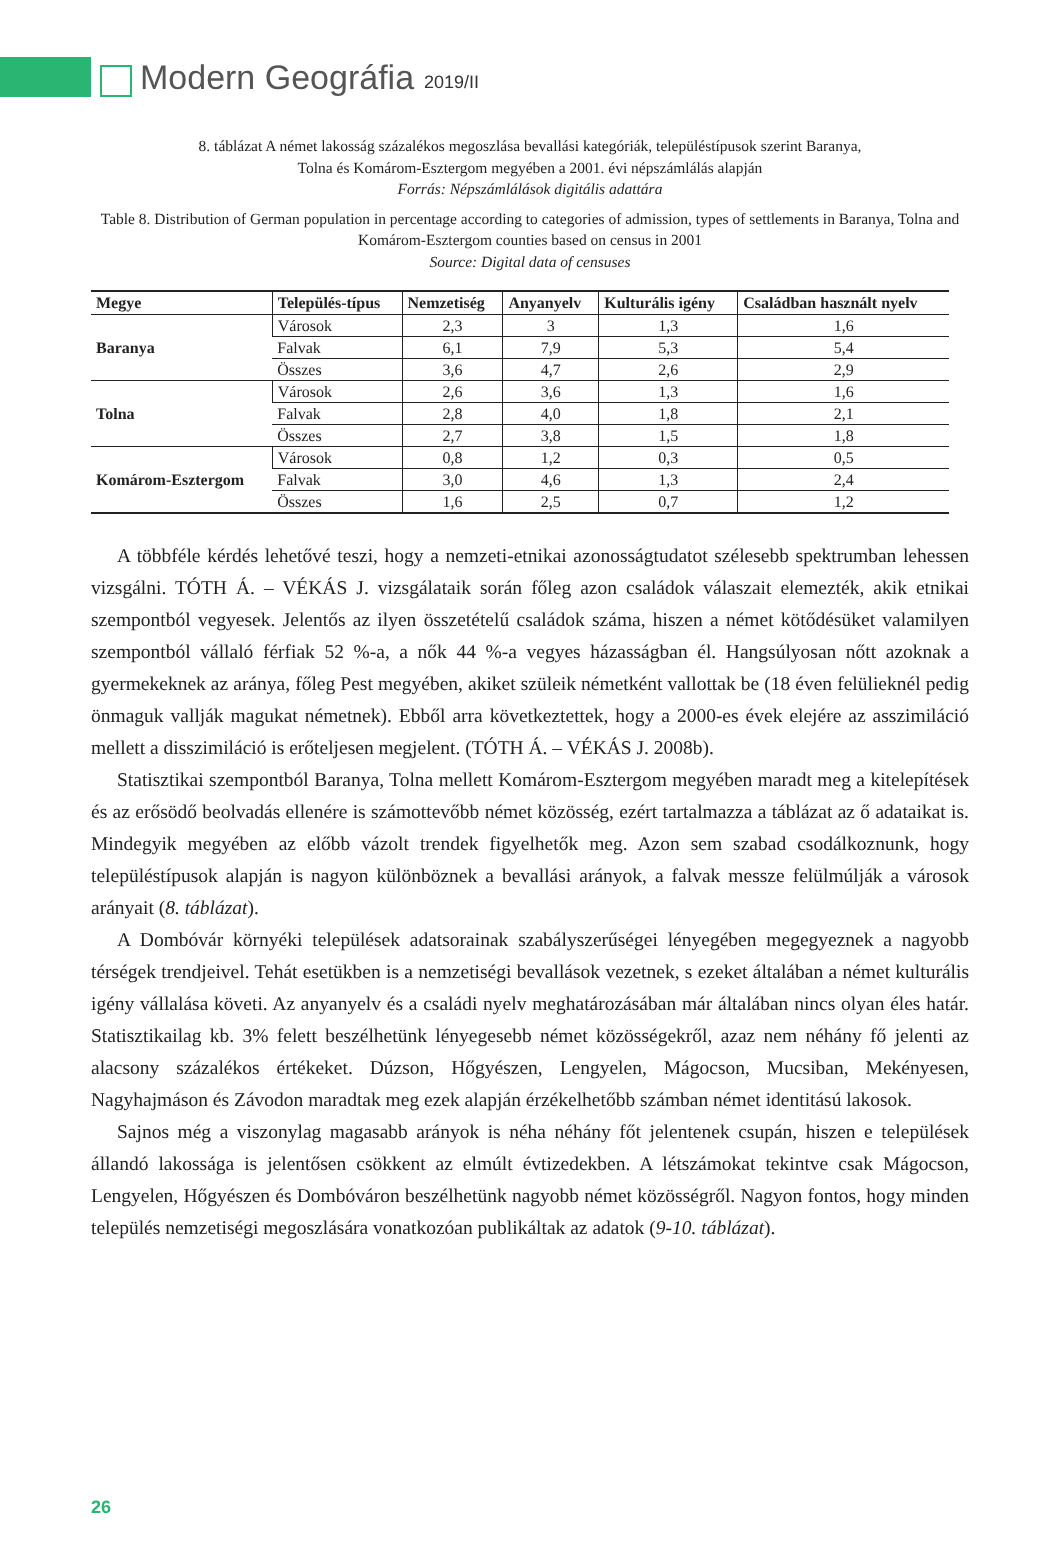Modern Geográfia 2019/II
8. táblázat A német lakosság százalékos megoszlása bevallási kategóriák, településtípusok szerint Baranya,
Tolna és Komárom-Esztergom megyében a 2001. évi népszámlálás alapján
Forrás: Népszámlálások digitális adattára
Table 8. Distribution of German population in percentage according to categories of admission, types of settlements in Baranya, Tolna and Komárom-Esztergom counties based on census in 2001
Source: Digital data of censuses
| Megye | Település-típus | Nemzetiség | Anyanyelv | Kulturális igény | Családban használt nyelv |
| --- | --- | --- | --- | --- | --- |
| Baranya | Városok | 2,3 | 3 | 1,3 | 1,6 |
| | Falvak | 6,1 | 7,9 | 5,3 | 5,4 |
| | Összes | 3,6 | 4,7 | 2,6 | 2,9 |
| Tolna | Városok | 2,6 | 3,6 | 1,3 | 1,6 |
| | Falvak | 2,8 | 4,0 | 1,8 | 2,1 |
| | Összes | 2,7 | 3,8 | 1,5 | 1,8 |
| Komárom-Esztergom | Városok | 0,8 | 1,2 | 0,3 | 0,5 |
| | Falvak | 3,0 | 4,6 | 1,3 | 2,4 |
| | Összes | 1,6 | 2,5 | 0,7 | 1,2 |
A többféle kérdés lehetővé teszi, hogy a nemzeti-etnikai azonosságtudatot szélesebb spektrumban lehessen vizsgálni. TÓTH Á. – VÉKÁS J. vizsgálataik során főleg azon családok válaszait elemezték, akik etnikai szempontból vegyesek. Jelentős az ilyen összetételű családok száma, hiszen a német kötődésüket valamilyen szempontból vállaló férfiak 52 %-a, a nők 44 %-a vegyes házasságban él. Hangsúlyosan nőtt azoknak a gyermekeknek az aránya, főleg Pest megyében, akiket szüleik németként vallottak be (18 éven felülieknél pedig önmaguk vallják magukat németnek). Ebből arra következtettek, hogy a 2000-es évek elejére az asszimiláció mellett a disszimiláció is erőteljesen megjelent. (TÓTH Á. – VÉKÁS J. 2008b).
Statisztikai szempontból Baranya, Tolna mellett Komárom-Esztergom megyében maradt meg a kitelepítések és az erősödő beolvadás ellenére is számottevőbb német közösség, ezért tartalmazza a táblázat az ő adataikat is. Mindegyik megyében az előbb vázolt trendek figyelhetők meg. Azon sem szabad csodálkoznunk, hogy településtípusok alapján is nagyon különböznek a bevallási arányok, a falvak messze felülmúlják a városok arányait (8. táblázat).
A Dombóvár környéki települések adatsorainak szabályszerűségei lényegében megegyeznek a nagyobb térségek trendjeivel. Tehát esetükben is a nemzetiségi bevallások vezetnek, s ezeket általában a német kulturális igény vállalása követi. Az anyanyelv és a családi nyelv meghatározásában már általában nincs olyan éles határ. Statisztikailag kb. 3% felett beszélhetünk lényegesebb német közösségekről, azaz nem néhány fő jelenti az alacsony százalékos értékeket. Dúzson, Hőgyészen, Lengyelen, Mágocson, Mucsiban, Mekényesen, Nagyhajmáson és Závodon maradtak meg ezek alapján érzékelhetőbb számban német identitású lakosok.
Sajnos még a viszonylag magasabb arányok is néha néhány főt jelentenek csupán, hiszen e települések állandó lakossága is jelentősen csökkent az elmúlt évtizedekben. A létszámokat tekintve csak Mágocson, Lengyelen, Hőgyészen és Dombóváron beszélhetünk nagyobb német közösségről. Nagyon fontos, hogy minden település nemzetiségi megoszlására vonatkozóan publikáltak az adatok (9-10. táblázat).
26